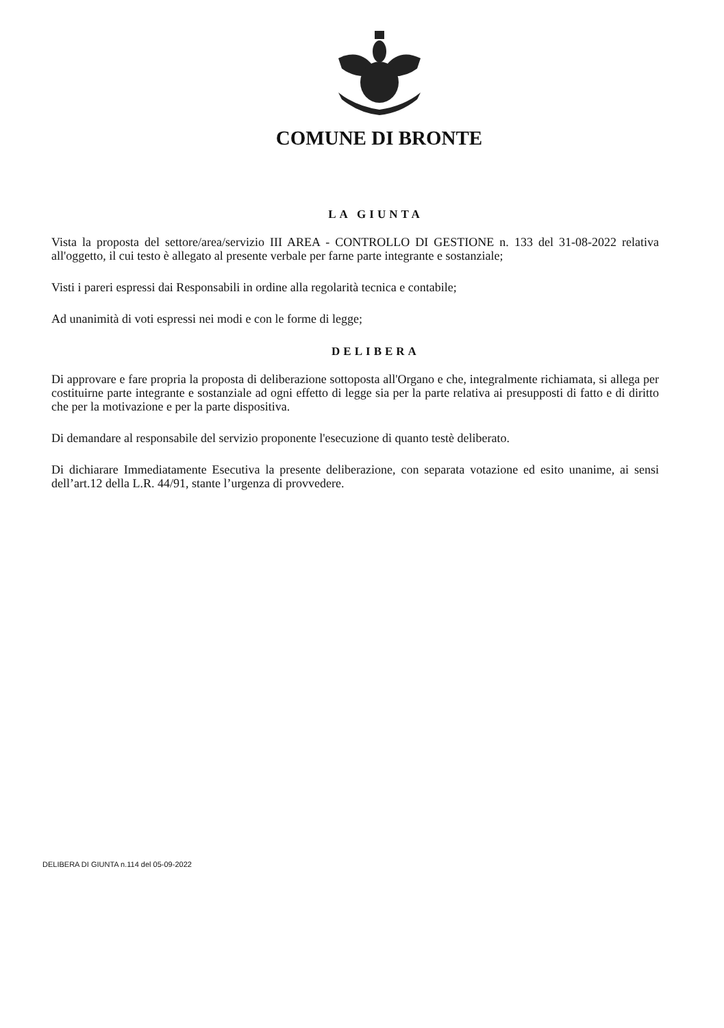COMUNE DI BRONTE
LA GIUNTA
Vista la proposta del settore/area/servizio III AREA - CONTROLLO DI GESTIONE n. 133 del 31-08-2022 relativa all'oggetto, il cui testo è allegato al presente verbale per farne parte integrante e sostanziale;
Visti i pareri espressi dai Responsabili in ordine alla regolarità tecnica e contabile;
Ad unanimità di voti espressi nei modi e con le forme di legge;
DELIBERA
Di approvare e fare propria la proposta di deliberazione sottoposta all'Organo e che, integralmente richiamata, si allega per costituirne parte integrante e sostanziale ad ogni effetto di legge sia per la parte relativa ai presupposti di fatto e di diritto che per la motivazione e per la parte dispositiva.
Di demandare al responsabile del servizio proponente l'esecuzione di quanto testè deliberato.
Di dichiarare Immediatamente Esecutiva la presente deliberazione, con separata votazione ed esito unanime, ai sensi dell’art.12 della L.R. 44/91, stante l’urgenza di provvedere.
DELIBERA DI GIUNTA n.114 del 05-09-2022